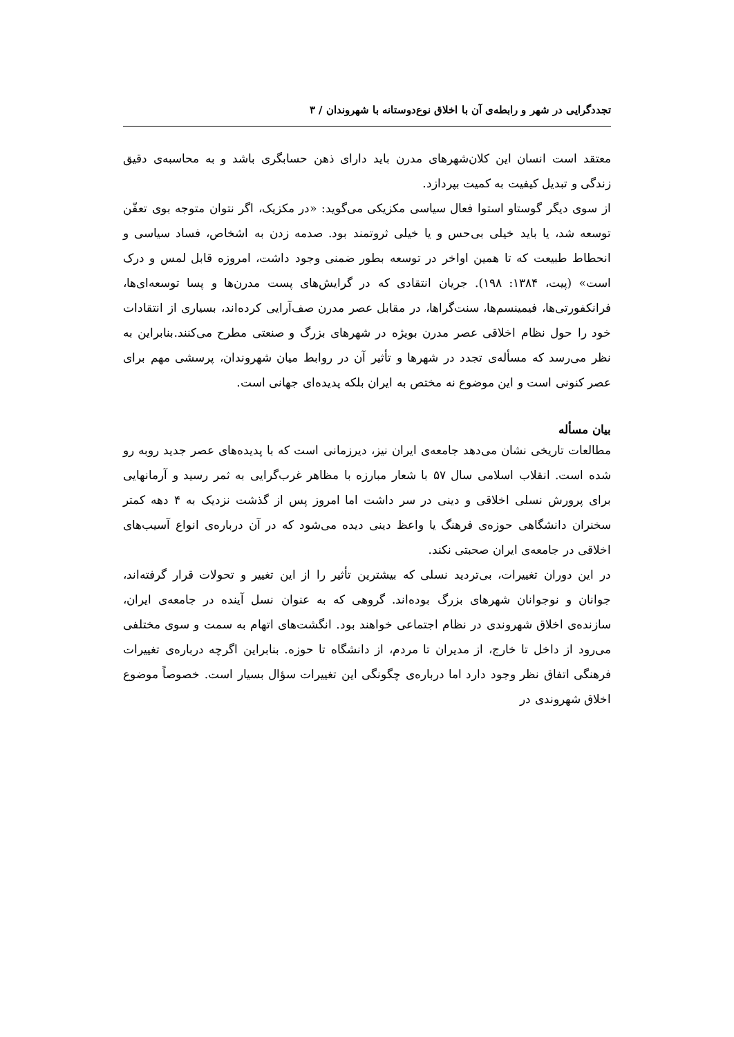تجددگرایی در شهر و رابطه‌ی آن با اخلاق نوع‌دوستانه با شهروندان / ۳
معتقد است انسان این کلان‌شهرهای مدرن باید دارای ذهن حسابگری باشد و به محاسبه‌ی دقیق زندگی و تبدیل کیفیت به کمیت بپردازد.
از سوی دیگر گوستاو استوا فعال سیاسی مکزیکی می‌گوید: «در مکزیک، اگر نتوان متوجه بوی تعفّن توسعه شد، یا باید خیلی بی‌حس و یا خیلی ثروتمند بود. صدمه زدن به اشخاص، فساد سیاسی و انحطاط طبیعت که تا همین اواخر در توسعه بطور ضمنی وجود داشت، امروزه قابل لمس و درک است» (پیت، ۱۳۸۴: ۱۹۸). جریان انتقادی که در گرایش‌های پست مدرن‌ها و پسا توسعه‌ای‌ها، فرانکفورتی‌ها، فیمینسم‌ها، سنت‌گراها، در مقابل عصر مدرن صف‌آرایی کرده‌اند، بسیاری از انتقادات خود را حول نظام اخلاقی عصر مدرن بویژه در شهرهای بزرگ و صنعتی مطرح می‌کنند.بنابراین به نظر می‌رسد که مسأله‌ی تجدد در شهرها و تأثیر آن در روابط میان شهروندان، پرسشی مهم برای عصر کنونی است و این موضوع نه مختص به ایران بلکه پدیده‌ای جهانی است.
بیان مسأله
مطالعات تاریخی نشان می‌دهد جامعه‌ی ایران نیز، دیرزمانی است که با پدیده‌های عصر جدید روبه رو شده است. انقلاب اسلامی سال ۵۷ با شعار مبارزه با مظاهر غرب‌گرایی به ثمر رسید و آرمانهایی برای پرورش نسلی اخلاقی و دینی در سر داشت اما امروز پس از گذشت نزدیک به ۴ دهه کمتر سخنران دانشگاهی حوزه‌ی فرهنگ یا واعظ دینی دیده می‌شود که در آن درباره‌ی انواع آسیب‌های اخلاقی در جامعه‌ی ایران صحبتی نکند.
در این دوران تغییرات، بی‌تردید نسلی که بیشترین تأثیر را از این تغییر و تحولات قرار گرفته‌اند، جوانان و نوجوانان شهرهای بزرگ بوده‌اند. گروهی که به عنوان نسل آینده در جامعه‌ی ایران، سازنده‌ی اخلاق شهروندی در نظام اجتماعی خواهند بود. انگشت‌های اتهام به سمت و سوی مختلفی می‌رود از داخل تا خارج، از مدیران تا مردم، از دانشگاه تا حوزه. بنابراین اگرچه درباره‌ی تغییرات فرهنگی اتفاق نظر وجود دارد اما درباره‌ی چگونگی این تغییرات سؤال بسیار است. خصوصاً موضوع اخلاق شهروندی در